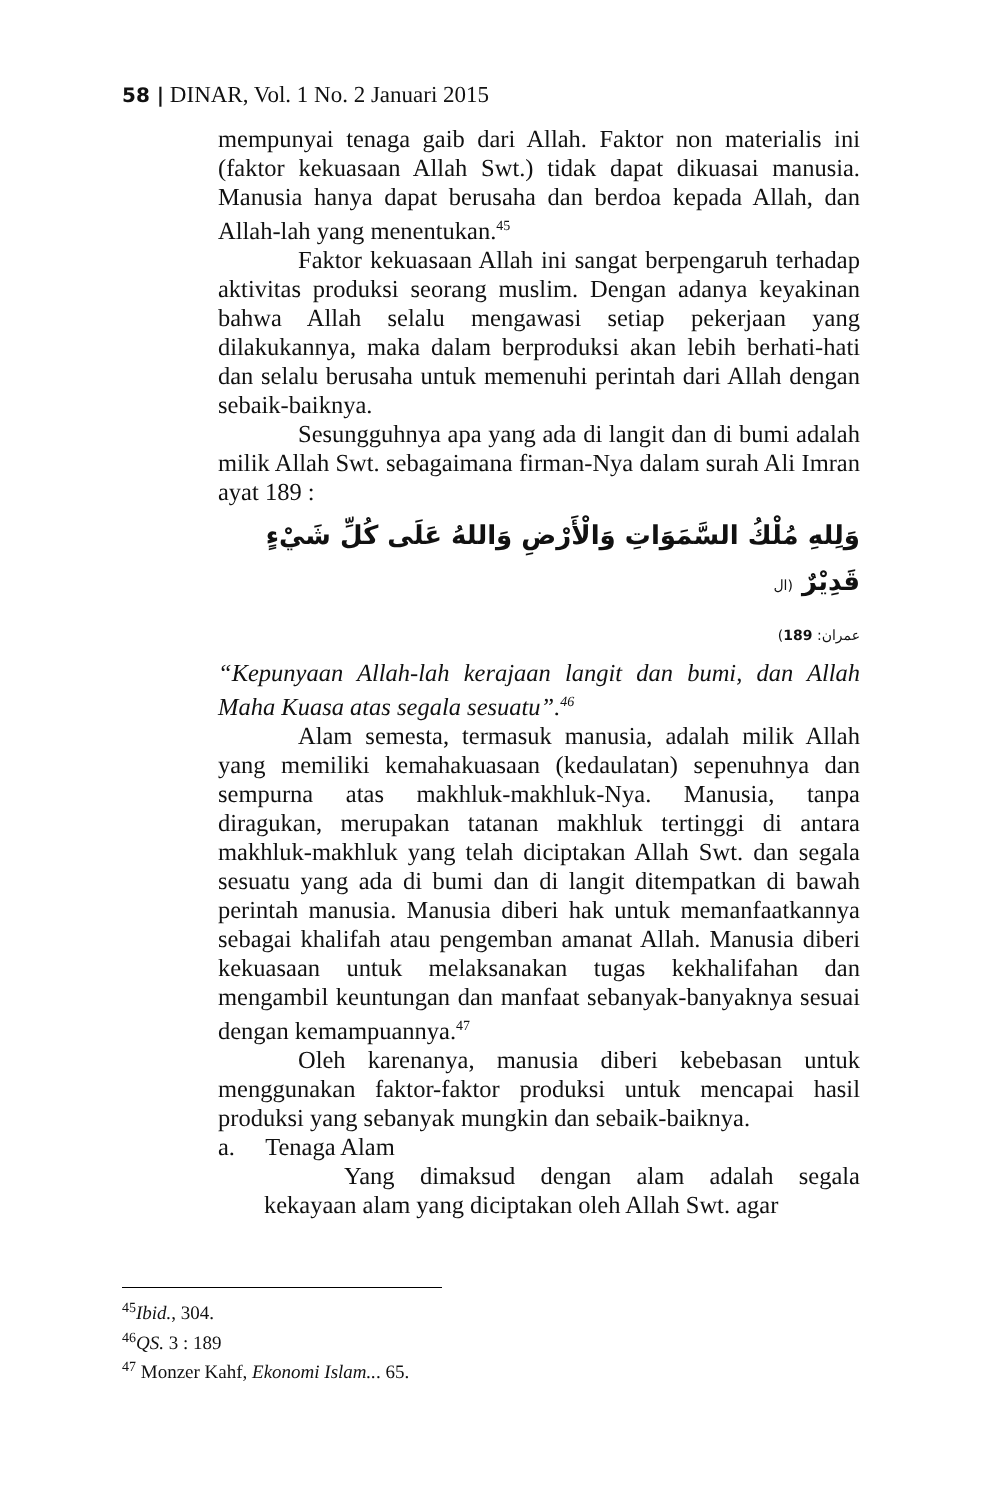58 | DINAR, Vol. 1 No. 2 Januari 2015
mempunyai tenaga gaib dari Allah. Faktor non materialis ini (faktor kekuasaan Allah Swt.) tidak dapat dikuasai manusia. Manusia hanya dapat berusaha dan berdoa kepada Allah, dan Allah-lah yang menentukan.<sup>45</sup>
Faktor kekuasaan Allah ini sangat berpengaruh terhadap aktivitas produksi seorang muslim. Dengan adanya keyakinan bahwa Allah selalu mengawasi setiap pekerjaan yang dilakukannya, maka dalam berproduksi akan lebih berhati-hati dan selalu berusaha untuk memenuhi perintah dari Allah dengan sebaik-baiknya.
Sesungguhnya apa yang ada di langit dan di bumi adalah milik Allah Swt. sebagaimana firman-Nya dalam surah Ali Imran ayat 189 :
وَلِلهِ مُلْكُ السَّمَوَاتِ وَالْأَرْضِ وَاللهُ عَلَى كُلِّ شَيْءٍ قَدِيْرٌ (ال
عمران: 189)
“Kepunyaan Allah-lah kerajaan langit dan bumi, dan Allah Maha Kuasa atas segala sesuatu”.<sup>46</sup>
Alam semesta, termasuk manusia, adalah milik Allah yang memiliki kemahakuasaan (kedaulatan) sepenuhnya dan sempurna atas makhluk-makhluk-Nya. Manusia, tanpa diragukan, merupakan tatanan makhluk tertinggi di antara makhluk-makhluk yang telah diciptakan Allah Swt. dan segala sesuatu yang ada di bumi dan di langit ditempatkan di bawah perintah manusia. Manusia diberi hak untuk memanfaatkannya sebagai khalifah atau pengemban amanat Allah. Manusia diberi kekuasaan untuk melaksanakan tugas kekhalifahan dan mengambil keuntungan dan manfaat sebanyak-banyaknya sesuai dengan kemampuannya.<sup>47</sup>
Oleh karenanya, manusia diberi kebebasan untuk menggunakan faktor-faktor produksi untuk mencapai hasil produksi yang sebanyak mungkin dan sebaik-baiknya.
a. Tenaga Alam
Yang dimaksud dengan alam adalah segala kekayaan alam yang diciptakan oleh Allah Swt. agar
<sup>45</sup> Ibid., 304.
<sup>46</sup> QS. 3 : 189
<sup>47</sup> Monzer Kahf, Ekonomi Islam... 65.